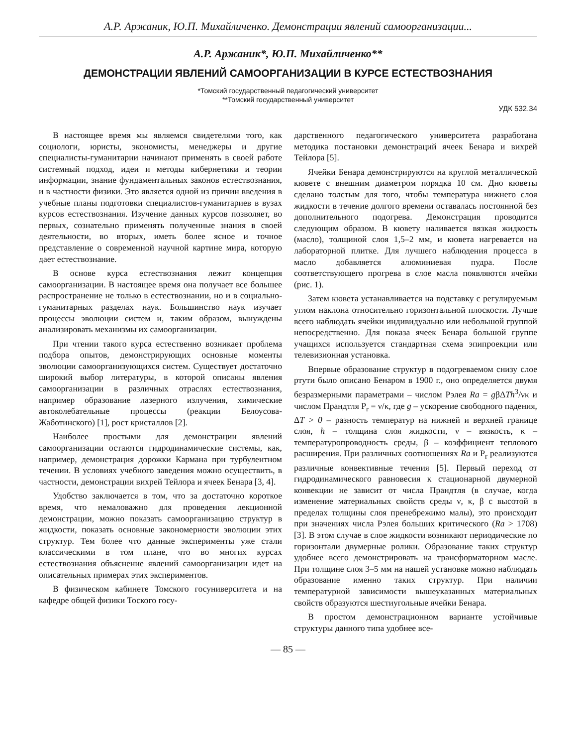А.Р. Аржаник, Ю.П. Михайличенко. Демонстрации явлений самоорганизации...
А.Р. Аржаник*, Ю.П. Михайличенко**
ДЕМОНСТРАЦИИ ЯВЛЕНИЙ САМООРГАНИЗАЦИИ В КУРСЕ ЕСТЕСТВОЗНАНИЯ
*Томский государственный педагогический университет
**Томский государственный университет
УДК 532.34
В настоящее время мы являемся свидетелями того, как социологи, юристы, экономисты, менеджеры и другие специалисты-гуманитарии начинают применять в своей работе системный подход, идеи и методы кибернетики и теории информации, знание фундаментальных законов естествознания, и в частности физики. Это является одной из причин введения в учебные планы подготовки специалистов-гуманитариев в вузах курсов естествознания. Изучение данных курсов позволяет, во первых, сознательно применять полученные знания в своей деятельности, во вторых, иметь более ясное и точное представление о современной научной картине мира, которую дает естествознание.
В основе курса естествознания лежит концепция самоорганизации. В настоящее время она получает все большее распространение не только в естествознании, но и в социально-гуманитарных разделах наук. Большинство наук изучает процессы эволюции систем и, таким образом, вынуждены анализировать механизмы их самоорганизации.
При чтении такого курса естественно возникает проблема подбора опытов, демонстрирующих основные моменты эволюции самоорганизующихся систем. Существует достаточно широкий выбор литературы, в которой описаны явления самоорганизации в различных отраслях естествознания, например образование лазерного излучения, химические автоколебательные процессы (реакции Белоусова-Жаботинского) [1], рост кристаллов [2].
Наиболее простыми для демонстрации явлений самоорганизации остаются гидродинамические системы, как, например, демонстрация дорожки Кармана при турбулентном течении. В условиях учебного заведения можно осуществить, в частности, демонстрации вихрей Тейлора и ячеек Бенара [3, 4].
Удобство заключается в том, что за достаточно короткое время, что немаловажно для проведения лекционной демонстрации, можно показать самоорганизацию структур в жидкости, показать основные закономерности эволюции этих структур. Тем более что данные эксперименты уже стали классическими в том плане, что во многих курсах естествознания объяснение явлений самоорганизации идет на описательных примерах этих экспериментов.
В физическом кабинете Томского госуниверситета и на кафедре общей физики Тоского госу-
дарственного педагогического университета разработана методика постановки демонстраций ячеек Бенара и вихрей Тейлора [5].
Ячейки Бенара демонстрируются на круглой металлической кювете с внешним диаметром порядка 10 см. Дно кюветы сделано толстым для того, чтобы температура нижнего слоя жидкости в течение долгого времени оставалась постоянной без дополнительного подогрева. Демонстрация проводится следующим образом. В кювету наливается вязкая жидкость (масло), толщиной слоя 1,5–2 мм, и кювета нагревается на лабораторной плитке. Для лучшего наблюдения процесса в масло добавляется алюминиевая пудра. После соответствующего прогрева в слое масла появляются ячейки (рис. 1).
Затем кювета устанавливается на подставку с регулируемым углом наклона относительно горизонтальной плоскости. Лучше всего наблюдать ячейки индивидуально или небольшой группой непосредственно. Для показа ячеек Бенара большой группе учащихся используется стандартная схема эпипроекции или телевизионная установка.
Впервые образование структур в подогреваемом снизу слое ртути было описано Бенаром в 1900 г., оно определяется двумя безразмерными параметрами – числом Рэлея Ra = gβΔTh<sup>3</sup>/νκ и числом Прандтля P<sub>r</sub> = ν/κ, где g – ускорение свободного падения, ΔT > 0 – разность температур на нижней и верхней границе слоя, h – толщина слоя жидкости, ν – вязкость, κ – температуропроводность среды, β – коэффициент теплового расширения. При различных соотношениях Ra и P<sub>r</sub> реализуются различные конвективные течения [5]. Первый переход от гидродинамического равновесия к стационарной двумерной конвекции не зависит от числа Прандтля (в случае, когда изменение материальных свойств среды ν, κ, β с высотой в пределах толщины слоя пренебрежимо малы), это происходит при значениях числа Рэлея больших критического (Ra > 1708) [3]. В этом случае в слое жидкости возникают периодические по горизонтали двумерные ролики. Образование таких структур удобнее всего демонстрировать на трансформаторном масле. При толщине слоя 3–5 мм на нашей установке можно наблюдать образование именно таких структур. При наличии температурной зависимости вышеуказанных материальных свойств образуются шестиугольные ячейки Бенара.
В простом демонстрационном варианте устойчивые структуры данного типа удобнее все-
— 85 —